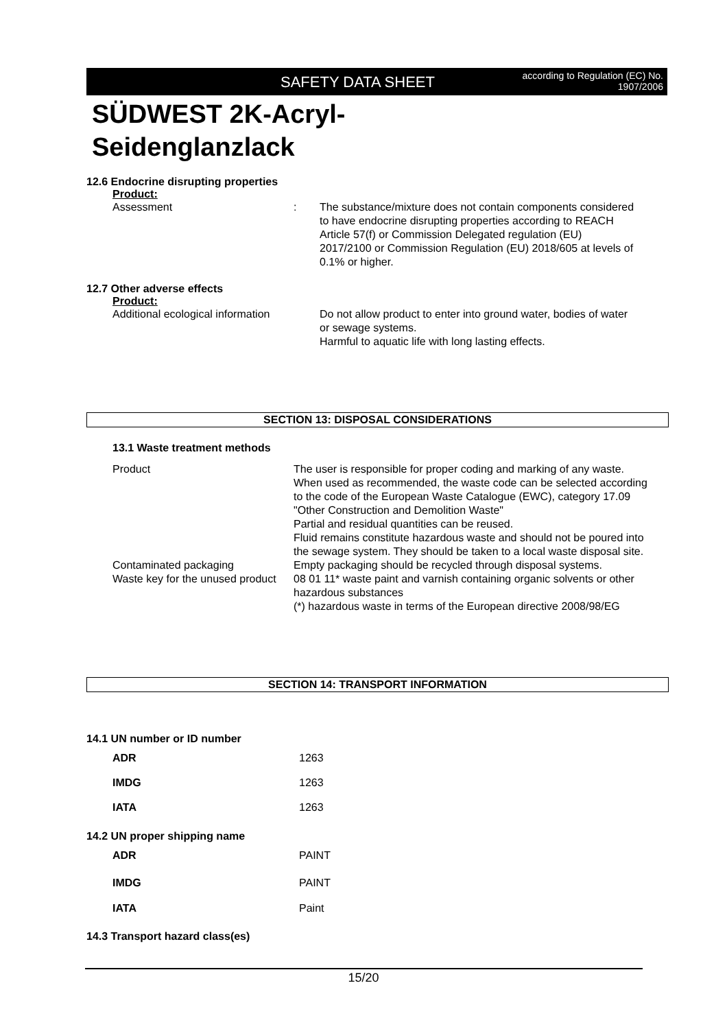SAFETY DATA SHEET according to Regulation (EC) No.
1907/2006
SÜDWEST 2K-Acryl-
Seidenglanzlack
12.6 Endocrine disrupting properties
Product:
Assessment : The substance/mixture does not contain components considered to have endocrine disrupting properties according to REACH Article 57(f) or Commission Delegated regulation (EU) 2017/2100 or Commission Regulation (EU) 2018/605 at levels of 0.1% or higher.
12.7 Other adverse effects
Product:
Additional ecological information
Do not allow product to enter into ground water, bodies of water or sewage systems.
Harmful to aquatic life with long lasting effects.
SECTION 13: DISPOSAL CONSIDERATIONS
13.1 Waste treatment methods
Product The user is responsible for proper coding and marking of any waste.
When used as recommended, the waste code can be selected according to the code of the European Waste Catalogue (EWC), category 17.09 "Other Construction and Demolition Waste"
Partial and residual quantities can be reused.
Fluid remains constitute hazardous waste and should not be poured into the sewage system. They should be taken to a local waste disposal site.
Contaminated packaging Empty packaging should be recycled through disposal systems.
Waste key for the unused product
08 01 11* waste paint and varnish containing organic solvents or other hazardous substances
(*) hazardous waste in terms of the European directive 2008/98/EG
SECTION 14: TRANSPORT INFORMATION
14.1 UN number or ID number
ADR 1263
IMDG 1263
IATA 1263
14.2 UN proper shipping name
ADR PAINT
IMDG PAINT
IATA Paint
14.3 Transport hazard class(es)
15/20